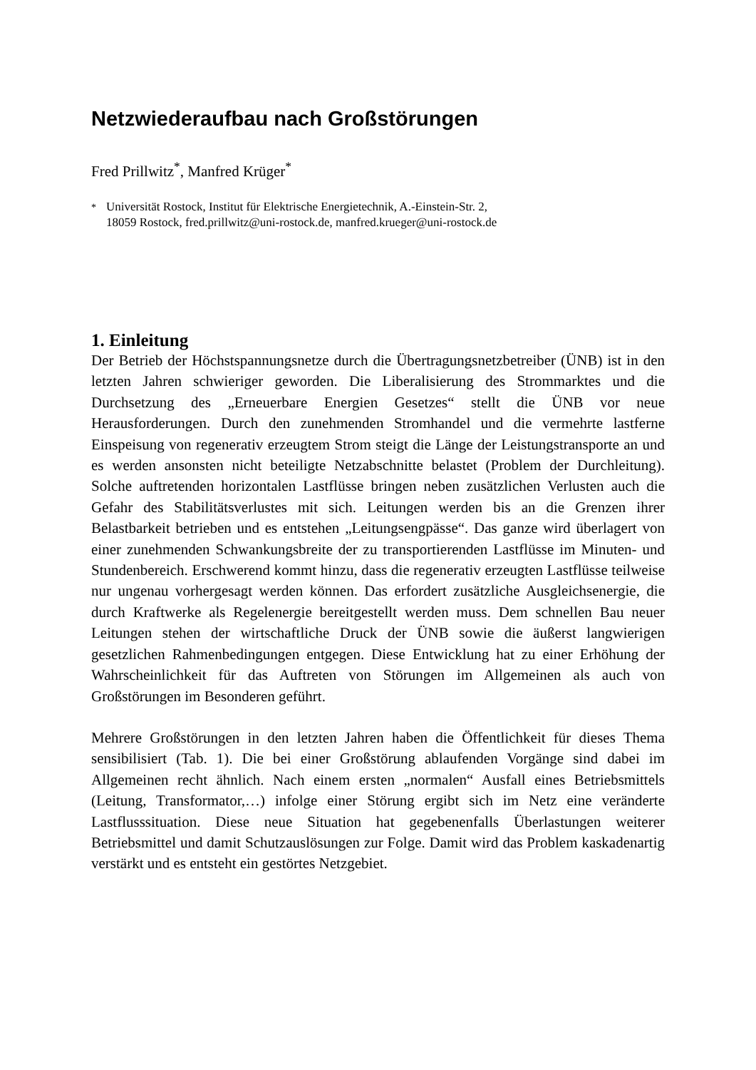Netzwiederaufbau nach Großstörungen
Fred Prillwitz<sup>*</sup>, Manfred Krüger<sup>*</sup>
<sup>*</sup> Universität Rostock, Institut für Elektrische Energietechnik, A.-Einstein-Str. 2,
18059 Rostock, fred.prillwitz@uni-rostock.de, manfred.krueger@uni-rostock.de
1. Einleitung
Der Betrieb der Höchstspannungsnetze durch die Übertragungsnetzbetreiber (ÜNB) ist in den letzten Jahren schwieriger geworden. Die Liberalisierung des Strommarktes und die Durchsetzung des „Erneuerbare Energien Gesetzes“ stellt die ÜNB vor neue Herausforderungen. Durch den zunehmenden Stromhandel und die vermehrte lastferne Einspeisung von regenerativ erzeugtem Strom steigt die Länge der Leistungstransporte an und es werden ansonsten nicht beteiligte Netzabschnitte belastet (Problem der Durchleitung). Solche auftretenden horizontalen Lastflüsse bringen neben zusätzlichen Verlusten auch die Gefahr des Stabilitätsverlustes mit sich. Leitungen werden bis an die Grenzen ihrer Belastbarkeit betrieben und es entstehen „Leitungsengpässe“. Das ganze wird überlagert von einer zunehmenden Schwankungsbreite der zu transportierenden Lastflüsse im Minuten- und Stundenbereich. Erschwerend kommt hinzu, dass die regenerativ erzeugten Lastflüsse teilweise nur ungenau vorhergesagt werden können. Das erfordert zusätzliche Ausgleichsenergie, die durch Kraftwerke als Regelenergie bereitgestellt werden muss. Dem schnellen Bau neuer Leitungen stehen der wirtschaftliche Druck der ÜNB sowie die äußerst langwierigen gesetzlichen Rahmenbedingungen entgegen. Diese Entwicklung hat zu einer Erhöhung der Wahrscheinlichkeit für das Auftreten von Störungen im Allgemeinen als auch von Großstörungen im Besonderen geführt.
Mehrere Großstörungen in den letzten Jahren haben die Öffentlichkeit für dieses Thema sensibilisiert (Tab. 1). Die bei einer Großstörung ablaufenden Vorgänge sind dabei im Allgemeinen recht ähnlich. Nach einem ersten „normalen“ Ausfall eines Betriebsmittels (Leitung, Transformator,…) infolge einer Störung ergibt sich im Netz eine veränderte Lastflusssituation. Diese neue Situation hat gegebenenfalls Überlastungen weiterer Betriebsmittel und damit Schutzauslösungen zur Folge. Damit wird das Problem kaskadenartig verstärkt und es entsteht ein gestörtes Netzgebiet.